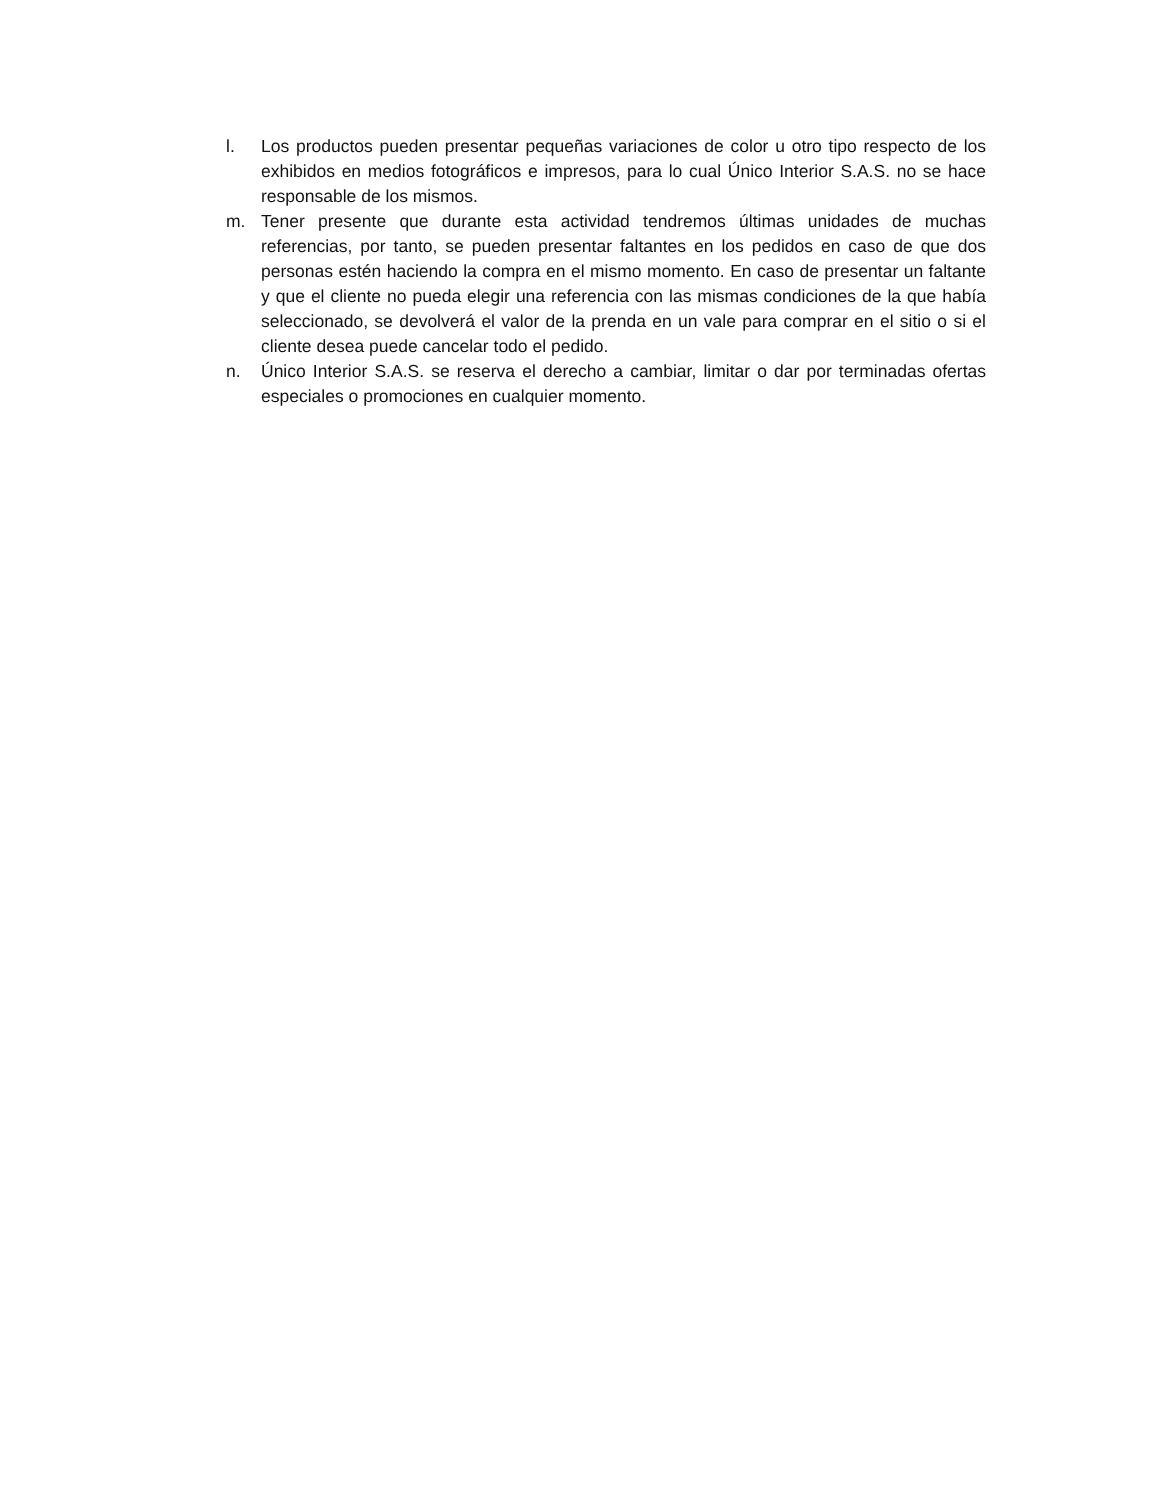l. Los productos pueden presentar pequeñas variaciones de color u otro tipo respecto de los exhibidos en medios fotográficos e impresos, para lo cual Único Interior S.A.S. no se hace responsable de los mismos.
m. Tener presente que durante esta actividad tendremos últimas unidades de muchas referencias, por tanto, se pueden presentar faltantes en los pedidos en caso de que dos personas estén haciendo la compra en el mismo momento. En caso de presentar un faltante y que el cliente no pueda elegir una referencia con las mismas condiciones de la que había seleccionado, se devolverá el valor de la prenda en un vale para comprar en el sitio o si el cliente desea puede cancelar todo el pedido.
n. Único Interior S.A.S. se reserva el derecho a cambiar, limitar o dar por terminadas ofertas especiales o promociones en cualquier momento.